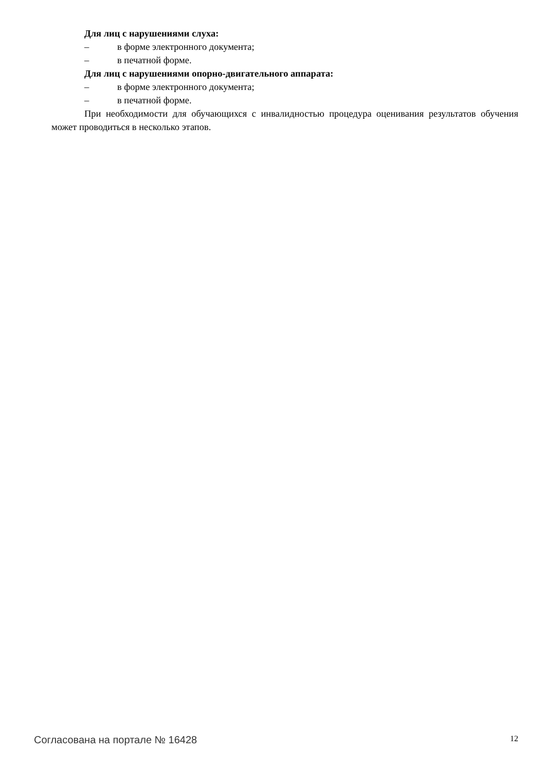Для лиц с нарушениями слуха:
– в форме электронного документа;
– в печатной форме.
Для лиц с нарушениями опорно-двигательного аппарата:
– в форме электронного документа;
– в печатной форме.
При необходимости для обучающихся с инвалидностью процедура оценивания результатов обучения может проводиться в несколько этапов.
Согласована на портале № 16428 12